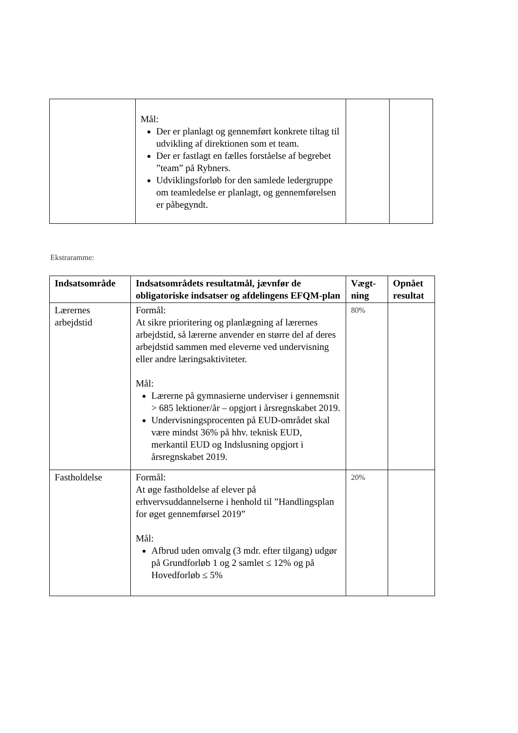| | Mål: Der er planlagt og gennemført konkrete tiltag til udvikling af direktionen som et team. Der er fastlagt en fælles forståelse af begrebet ”team” på Rybners. Udviklingsforløb for den samlede ledergruppe om teamledelse er planlagt, og gennemførelsen er påbegyndt. | | |
Ekstraramme:
| Indsatsområde | Indsatsområdets resultatmål, jævnfør de obligatoriske indsatser og afdelingens EFQM-plan | Vægt-ning | Opnået resultat |
| --- | --- | --- | --- |
| Lærernes arbejdstid | Formål: At sikre prioritering og planlægning af lærernes arbejdstid, så lærerne anvender en større del af deres arbejdstid sammen med eleverne ved undervisning eller andre læringsaktiviteter. Mål: Lærerne på gymnasierne underviser i gennemsnit > 685 lektioner/år – opgjort i årsregnskabet 2019. Undervisningsprocenten på EUD-området skal være mindst 36% på hhv. teknisk EUD, merkantil EUD og Indslusning opgjort i årsregnskabet 2019. | 80% | |
| Fastholdelse | Formål: At øge fastholdelse af elever på erhvervsuddannelserne i henhold til ”Handlingsplan for øget gennemførsel 2019” Mål: Afbrud uden omvalg (3 mdr. efter tilgang) udgør på Grundforløb 1 og 2 samlet ≤ 12% og på Hovedforløb ≤ 5% | 20% | |